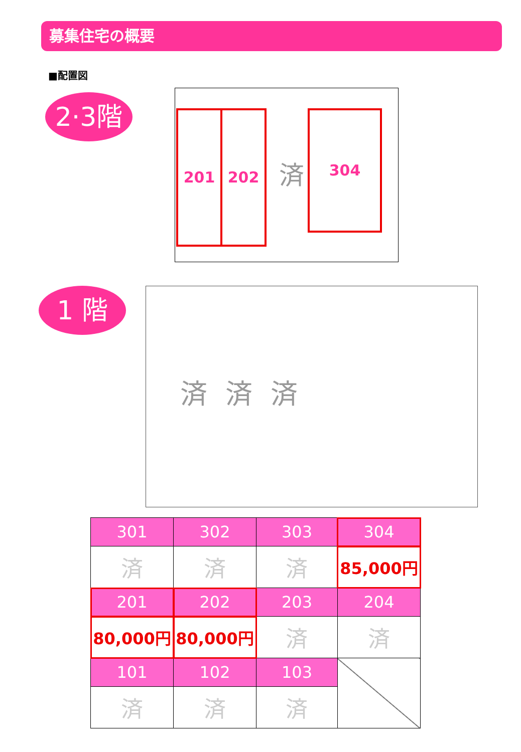募集住宅の概要
■配置図
2·3階
201 202 済 304
1 階 済 済 済
| 301 | 302 | 303 | 304 |
| --- | --- | --- | --- |
| 済 | 済 | 済 | 85,000円 |
| 201 | 202 | 203 | 204 |
| 80,000円 | 80,000円 | 済 | 済 |
| 101 | 102 | 103 | |
| 済 | 済 | 済 | |